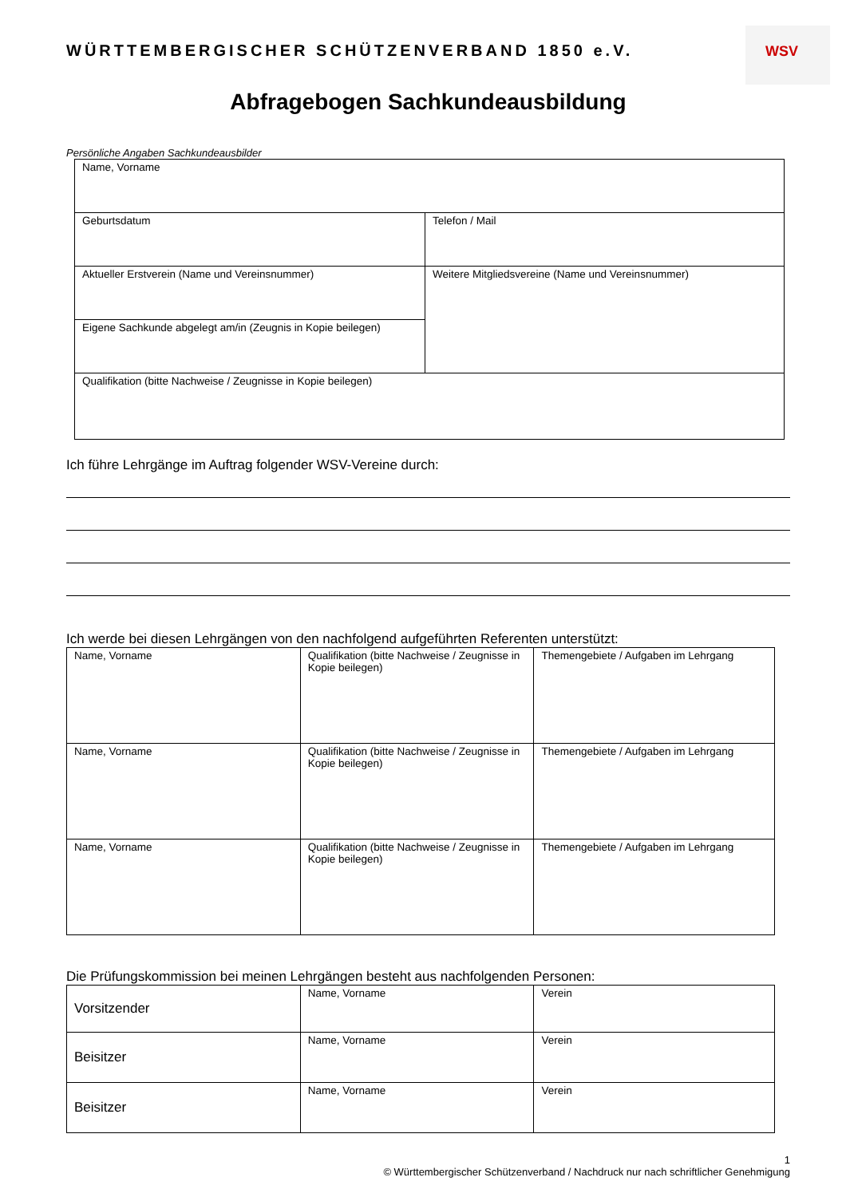WÜRTTEMBERGISCHER SCHÜTZENVERBAND 1850 e.V.
WSV
Abfragebogen Sachkundeausbildung
Persönliche Angaben Sachkundeausbilder
| Name, Vorname | |
| Geburtsdatum | Telefon / Mail |
| Aktueller Erstverein (Name und Vereinsnummer) | Weitere Mitgliedsvereine (Name und Vereinsnummer) |
| Eigene Sachkunde abgelegt am/in (Zeugnis in Kopie beilegen) | |
| Qualifikation (bitte Nachweise / Zeugnisse in Kopie beilegen) | |
Ich führe Lehrgänge im Auftrag folgender WSV-Vereine durch:
Ich werde bei diesen Lehrgängen von den nachfolgend aufgeführten Referenten unterstützt:
| Name, Vorname | Qualifikation (bitte Nachweise / Zeugnisse in Kopie beilegen) | Themengebiete / Aufgaben im Lehrgang |
| Name, Vorname | Qualifikation (bitte Nachweise / Zeugnisse in Kopie beilegen) | Themengebiete / Aufgaben im Lehrgang |
| Name, Vorname | Qualifikation (bitte Nachweise / Zeugnisse in Kopie beilegen) | Themengebiete / Aufgaben im Lehrgang |
Die Prüfungskommission bei meinen Lehrgängen besteht aus nachfolgenden Personen:
| Vorsitzender | Name, Vorname | Verein |
| Beisitzer | Name, Vorname | Verein |
| Beisitzer | Name, Vorname | Verein |
1
© Württembergischer Schützenverband / Nachdruck nur nach schriftlicher Genehmigung